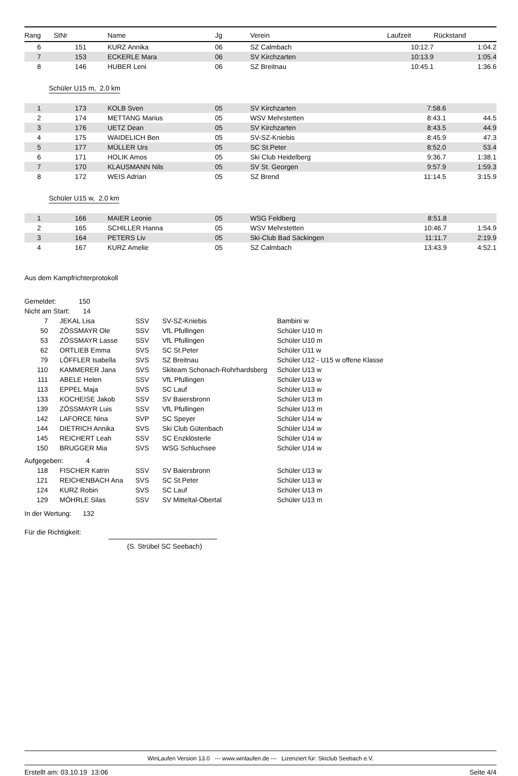| Rang | StNr | Name | Jg | Verein | Laufzeit | Rückstand |
| --- | --- | --- | --- | --- | --- | --- |
| 6 | 151 | KURZ Annika | 06 | SZ Calmbach | 10:12.7 | 1:04.2 |
| 7 | 153 | ECKERLE Mara | 06 | SV Kirchzarten | 10:13.9 | 1:05.4 |
| 8 | 146 | HUBER Leni | 06 | SZ Breitnau | 10:45.1 | 1:36.6 |
Schüler U15 m, 2.0 km
| 1 | 173 | KOLB Sven | 05 | SV Kirchzarten | 7:58.6 | |
| 2 | 174 | METTANG Marius | 05 | WSV Mehrstetten | 8:43.1 | 44.5 |
| 3 | 176 | UETZ Dean | 05 | SV Kirchzarten | 8:43.5 | 44.9 |
| 4 | 175 | WAIDELICH Ben | 05 | SV-SZ-Kniebis | 8:45.9 | 47.3 |
| 5 | 177 | MÜLLER Urs | 05 | SC St.Peter | 8:52.0 | 53.4 |
| 6 | 171 | HOLIK Amos | 05 | Ski Club Heidelberg | 9:36.7 | 1:38.1 |
| 7 | 170 | KLAUSMANN Nils | 05 | SV St. Georgen | 9:57.9 | 1:59.3 |
| 8 | 172 | WEIS Adrian | 05 | SZ Brend | 11:14.5 | 3:15.9 |
Schüler U15 w, 2.0 km
| 1 | 166 | MAIER Leonie | 05 | WSG Feldberg | 8:51.8 | |
| 2 | 165 | SCHILLER Hanna | 05 | WSV Mehrstetten | 10:46.7 | 1:54.9 |
| 3 | 164 | PETERS Liv | 05 | Ski-Club Bad Säckingen | 11:11.7 | 2:19.9 |
| 4 | 167 | KURZ Amelie | 05 | SZ Calmbach | 13:43.9 | 4:52.1 |
Aus dem Kampfrichterprotokoll
| Gemeldet: 150 | | | | |
| Nicht am Start: 14 | | | | |
| 7 | JEKAL Lisa | SSV | SV-SZ-Kniebis | Bambini w |
| 50 | ZÖSSMAYR Ole | SSV | VfL Pfullingen | Schüler U10 m |
| 53 | ZÖSSMAYR Lasse | SSV | VfL Pfullingen | Schüler U10 m |
| 62 | ORTLIEB Emma | SVS | SC St.Peter | Schüler U11 w |
| 79 | LÖFFLER Isabella | SVS | SZ Breitnau | Schüler U12 - U15 w offene Klasse |
| 110 | KAMMERER Jana | SVS | Skiteam Schonach-Rohrhardsberg | Schüler U13 w |
| 111 | ABELE Helen | SSV | VfL Pfullingen | Schüler U13 w |
| 113 | EPPEL Maja | SVS | SC Lauf | Schüler U13 w |
| 133 | KOCHEISE Jakob | SSV | SV Baiersbronn | Schüler U13 m |
| 139 | ZÖSSMAYR Luis | SSV | VfL Pfullingen | Schüler U13 m |
| 142 | LAFORCE Nina | SVP | SC Speyer | Schüler U14 w |
| 144 | DIETRICH Annika | SVS | Ski Club Gütenbach | Schüler U14 w |
| 145 | REICHERT Leah | SSV | SC Enzklösterle | Schüler U14 w |
| 150 | BRUGGER Mia | SVS | WSG Schluchsee | Schüler U14 w |
| Aufgegeben: 4 | | | | |
| 118 | FISCHER Katrin | SSV | SV Baiersbronn | Schüler U13 w |
| 121 | REICHENBACH Ana | SVS | SC St.Peter | Schüler U13 w |
| 124 | KURZ Robin | SVS | SC Lauf | Schüler U13 m |
| 129 | MÖHRLE Silas | SSV | SV Mitteltal-Obertal | Schüler U13 m |
| In der Wertung: 132 | | | | |
Für die Richtigkeit:
(S. Strübel SC Seebach)
WinLaufen Version 13.0 --- www.winlaufen.de --- Lizenziert für: Skiclub Seebach e.V.
Erstellt am: 03.10.19 13:06 Seite 4/4